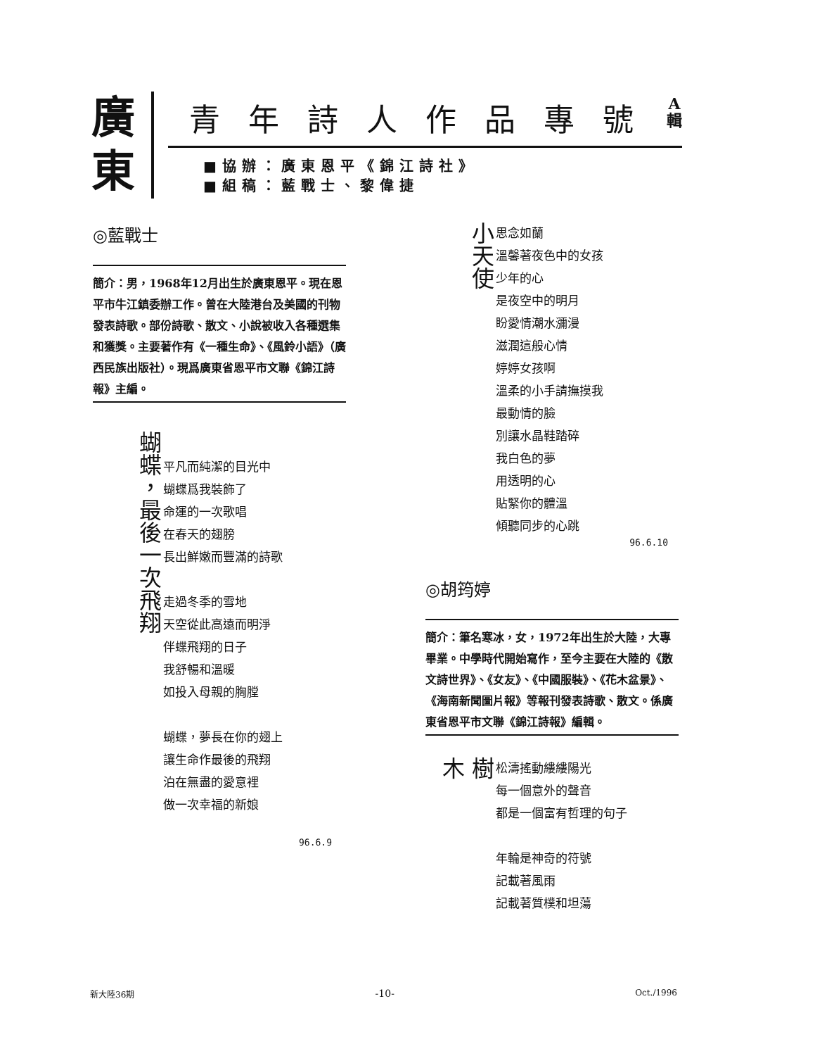廣
東
青年詩人作品專號 A
輯
■協辦：廣東恩平《錦江詩社》
■組稿：藍戰士、黎偉捷
◎藍戰士
簡介：男，1968年12月出生於廣東恩平。現在恩平市牛江鎮委辦工作。曾在大陸港台及美國的刊物發表詩歌。部份詩歌、散文、小說被收入各種選集和獲獎。主要著作有《一種生命》、《風鈴小語》（廣西民族出版社）。現爲廣東省恩平市文聯《錦江詩報》主編。
蝴蝶，最後一次飛翔
平凡而純潔的目光中
蝴蝶爲我裝飾了
命運的一次歌唱
在春天的翅膀
長出鮮嫩而豐滿的詩歌
走過冬季的雪地
天空從此高遠而明淨
伴蝶飛翔的日子
我舒暢和溫暖
如投入母親的胸膛
蝴蝶，夢長在你的翅上
讓生命作最後的飛翔
泊在無盡的愛意裡
做一次幸福的新娘
96.6.9
小天使
思念如蘭
溫馨著夜色中的女孩
少年的心
是夜空中的明月
盼愛情潮水瀰漫
滋潤這般心情
婷婷女孩啊
溫柔的小手請撫摸我
最動情的臉
別讓水晶鞋踏碎
我白色的夢
用透明的心
貼緊你的體溫
傾聽同步的心跳
96.6.10
◎胡筠婷
簡介：筆名寒冰，女，1972年出生於大陸，大專畢業。中學時代開始寫作，至今主要在大陸的《散文詩世界》、《女友》、《中國服裝》、《花木盆景》、《海南新聞圖片報》等報刊發表詩歌、散文。係廣東省恩平市文聯《錦江詩報》編輯。
樹木
松濤搖動縷縷陽光
每一個意外的聲音
都是一個富有哲理的句子
年輪是神奇的符號
記載著風雨
記載著質樸和坦蕩
新大陸36期 -10- Oct./1996